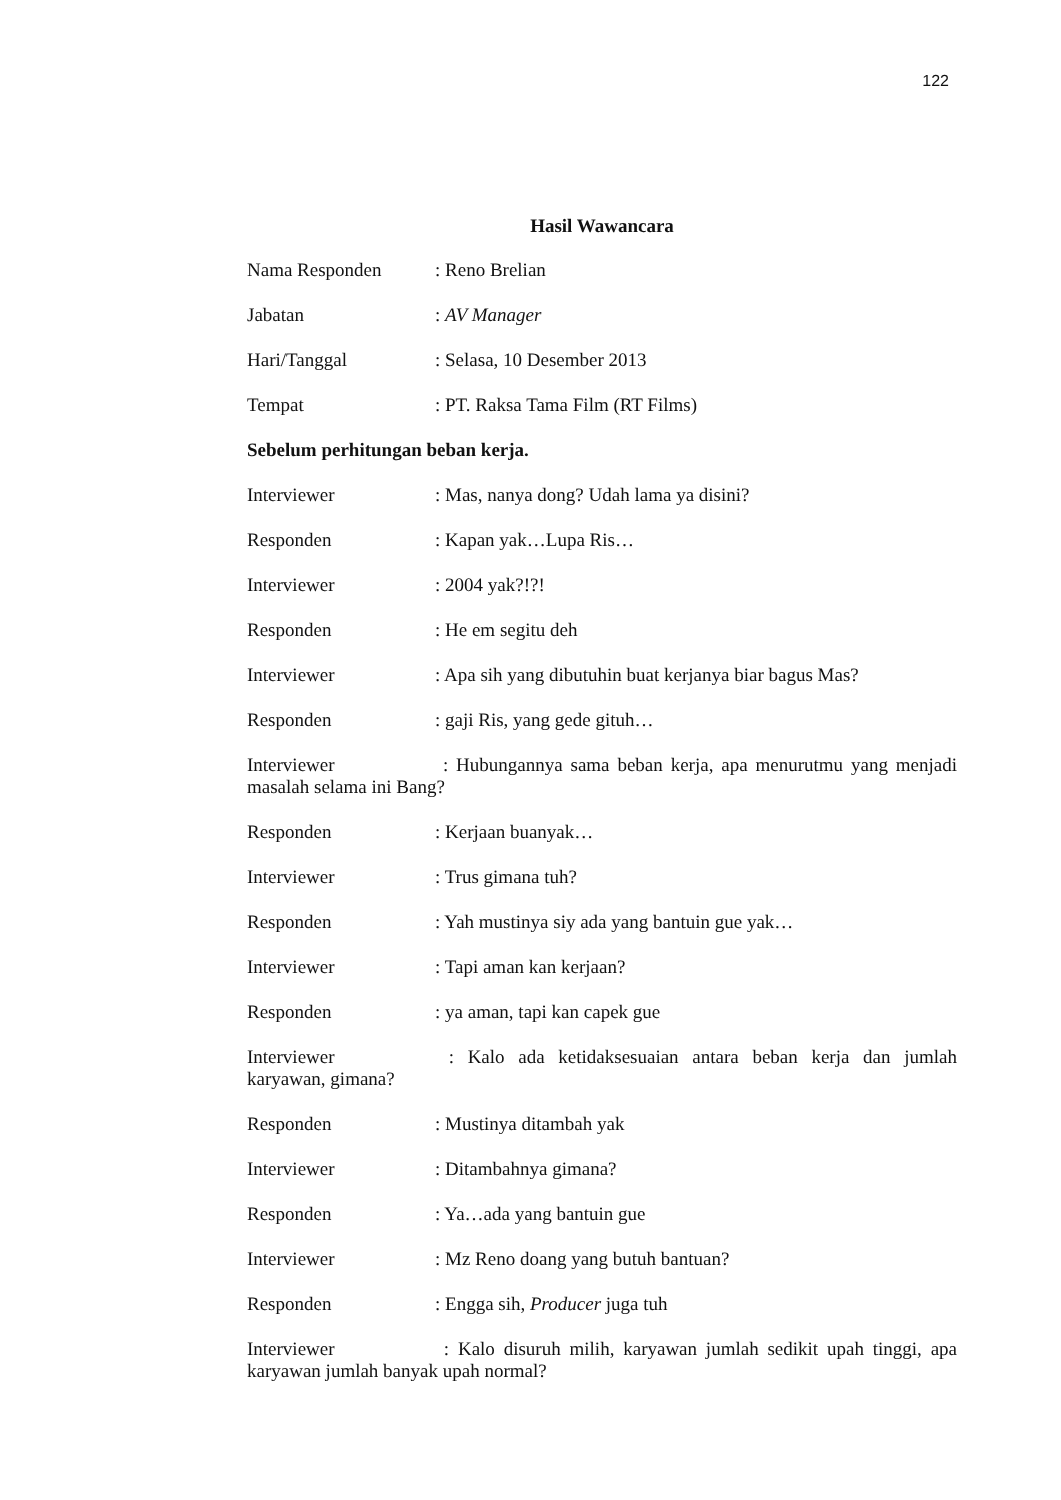122
Hasil Wawancara
Nama Responden: Reno Brelian
Jabatan: AV Manager
Hari/Tanggal: Selasa, 10 Desember 2013
Tempat: PT. Raksa Tama Film (RT Films)
Sebelum perhitungan beban kerja.
Interviewer: Mas, nanya dong? Udah lama ya disini?
Responden: Kapan yak…Lupa Ris…
Interviewer: 2004 yak?!?!
Responden: He em segitu deh
Interviewer: Apa sih yang dibutuhin buat kerjanya biar bagus Mas?
Responden: gaji Ris, yang gede gituh…
Interviewer : Hubungannya sama beban kerja, apa menurutmu yang menjadi masalah selama ini Bang?
Responden: Kerjaan buanyak…
Interviewer: Trus gimana tuh?
Responden: Yah mustinya siy ada yang bantuin gue yak…
Interviewer: Tapi aman kan kerjaan?
Responden: ya aman, tapi kan capek gue
Interviewer : Kalo ada ketidaksesuaian antara beban kerja dan jumlah karyawan, gimana?
Responden: Mustinya ditambah yak
Interviewer: Ditambahnya gimana?
Responden: Ya…ada yang bantuin gue
Interviewer: Mz Reno doang yang butuh bantuan?
Responden: Engga sih, Producer juga tuh
Interviewer : Kalo disuruh milih, karyawan jumlah sedikit upah tinggi, apa karyawan jumlah banyak upah normal?